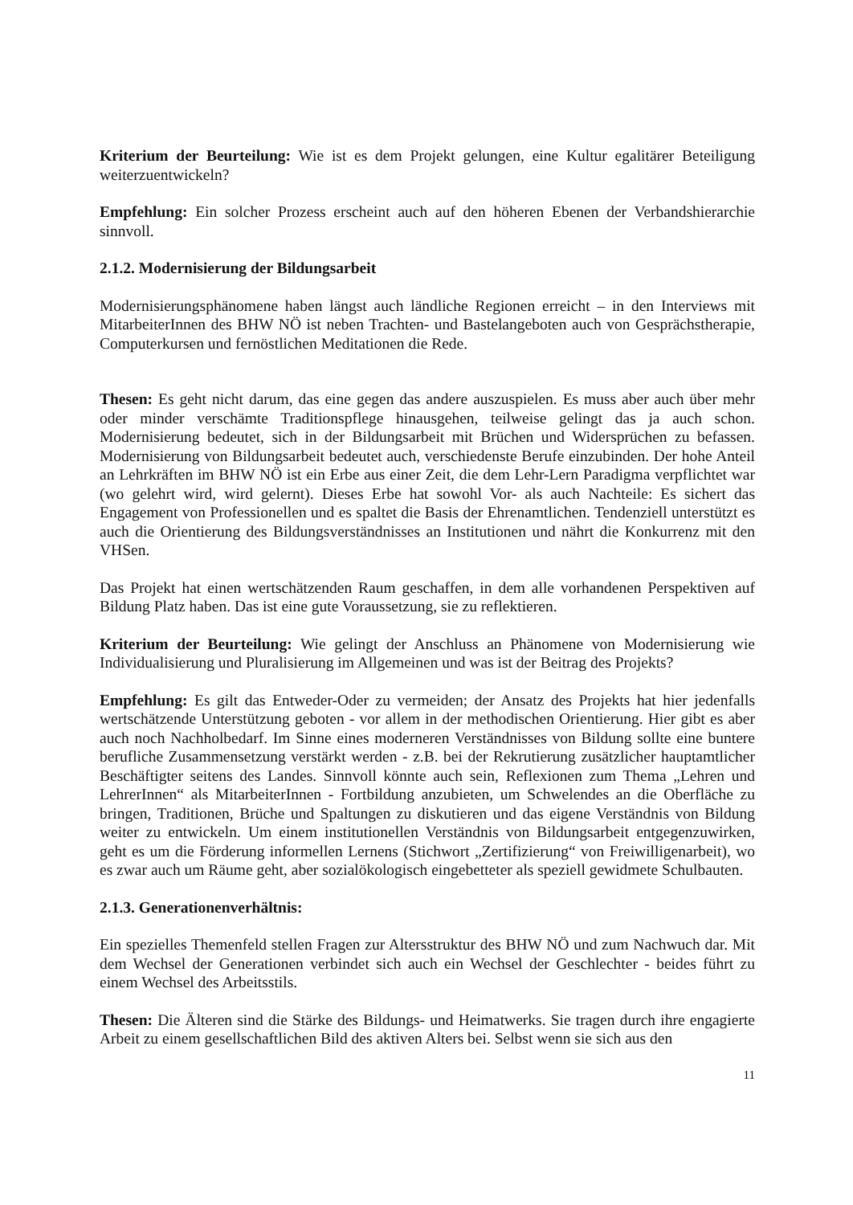Kriterium der Beurteilung: Wie ist es dem Projekt gelungen, eine Kultur egalitärer Beteiligung weiterzuentwickeln?
Empfehlung: Ein solcher Prozess erscheint auch auf den höheren Ebenen der Verbandshierarchie sinnvoll.
2.1.2. Modernisierung der Bildungsarbeit
Modernisierungsphänomene haben längst auch ländliche Regionen erreicht – in den Interviews mit MitarbeiterInnen des BHW NÖ ist neben Trachten- und Bastelangeboten auch von Gesprächstherapie, Computerkursen und fernöstlichen Meditationen die Rede.
Thesen: Es geht nicht darum, das eine gegen das andere auszuspielen. Es muss aber auch über mehr oder minder verschämte Traditionspflege hinausgehen, teilweise gelingt das ja auch schon. Modernisierung bedeutet, sich in der Bildungsarbeit mit Brüchen und Widersprüchen zu befassen. Modernisierung von Bildungsarbeit bedeutet auch, verschiedenste Berufe einzubinden. Der hohe Anteil an Lehrkräften im BHW NÖ ist ein Erbe aus einer Zeit, die dem Lehr-Lern Paradigma verpflichtet war (wo gelehrt wird, wird gelernt). Dieses Erbe hat sowohl Vor- als auch Nachteile: Es sichert das Engagement von Professionellen und es spaltet die Basis der Ehrenamtlichen. Tendenziell unterstützt es auch die Orientierung des Bildungsverständnisses an Institutionen und nährt die Konkurrenz mit den VHSen.
Das Projekt hat einen wertschätzenden Raum geschaffen, in dem alle vorhandenen Perspektiven auf Bildung Platz haben. Das ist eine gute Voraussetzung, sie zu reflektieren.
Kriterium der Beurteilung: Wie gelingt der Anschluss an Phänomene von Modernisierung wie Individualisierung und Pluralisierung im Allgemeinen und was ist der Beitrag des Projekts?
Empfehlung: Es gilt das Entweder-Oder zu vermeiden; der Ansatz des Projekts hat hier jedenfalls wertschätzende Unterstützung geboten - vor allem in der methodischen Orientierung. Hier gibt es aber auch noch Nachholbedarf. Im Sinne eines moderneren Verständnisses von Bildung sollte eine buntere berufliche Zusammensetzung verstärkt werden - z.B. bei der Rekrutierung zusätzlicher hauptamtlicher Beschäftigter seitens des Landes. Sinnvoll könnte auch sein, Reflexionen zum Thema „Lehren und LehrerInnen“ als MitarbeiterInnen - Fortbildung anzubieten, um Schwelendes an die Oberfläche zu bringen, Traditionen, Brüche und Spaltungen zu diskutieren und das eigene Verständnis von Bildung weiter zu entwickeln. Um einem institutionellen Verständnis von Bildungsarbeit entgegenzuwirken, geht es um die Förderung informellen Lernens (Stichwort „Zertifizierung“ von Freiwilligenarbeit), wo es zwar auch um Räume geht, aber sozialökologisch eingebetteter als speziell gewidmete Schulbauten.
2.1.3. Generationenverhältnis:
Ein spezielles Themenfeld stellen Fragen zur Altersstruktur des BHW NÖ und zum Nachwuch dar. Mit dem Wechsel der Generationen verbindet sich auch ein Wechsel der Geschlechter - beides führt zu einem Wechsel des Arbeitsstils.
Thesen: Die Älteren sind die Stärke des Bildungs- und Heimatwerks. Sie tragen durch ihre engagierte Arbeit zu einem gesellschaftlichen Bild des aktiven Alters bei. Selbst wenn sie sich aus den
11